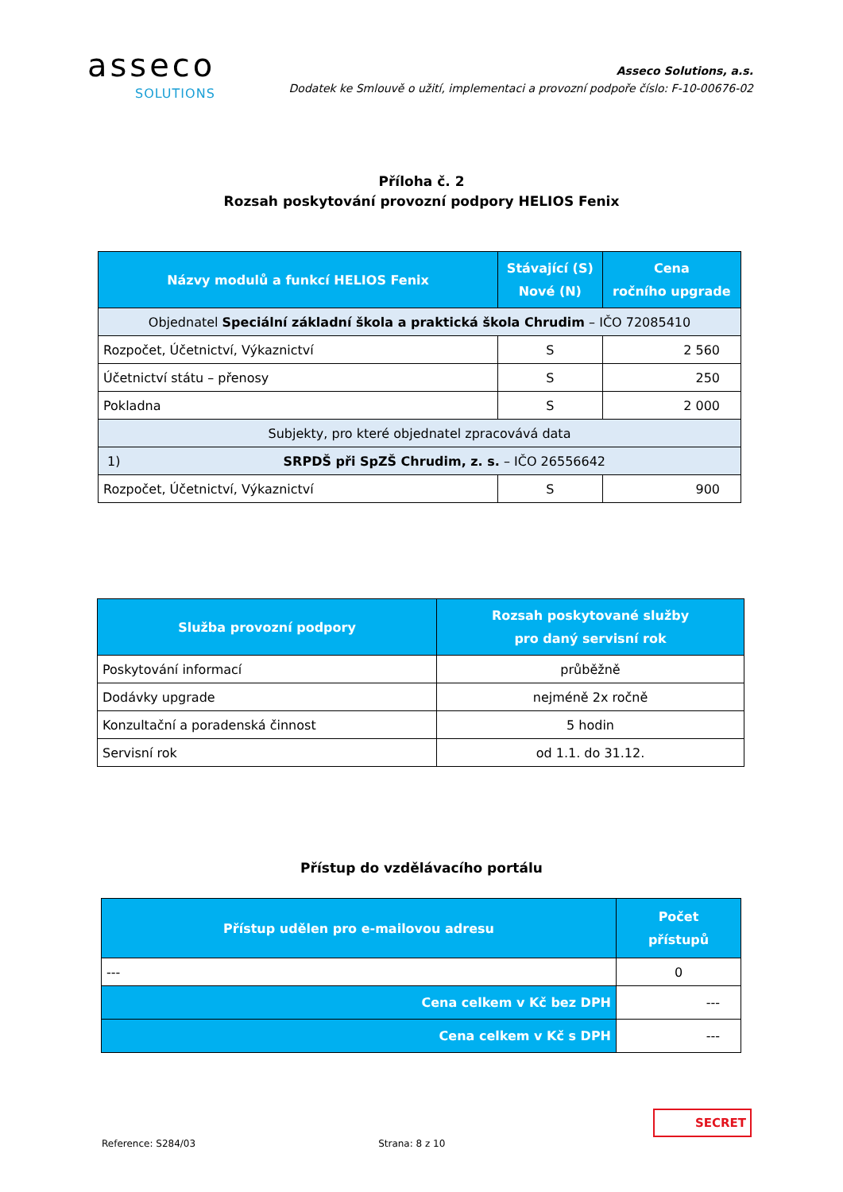asseco
SOLUTIONS
Asseco Solutions, a.s.
Dodatek ke Smlouvě o užití, implementaci a provozní podpoře číslo: F-10-00676-02
Příloha č. 2
Rozsah poskytování provozní podpory HELIOS Fenix
| Názvy modulů a funkcí HELIOS Fenix | Stávající (S) Nové (N) | Cena ročního upgrade |
| --- | --- | --- |
| Objednatel Speciální základní škola a praktická škola Chrudim – IČO 72085410 | | |
| Rozpočet, Účetnictví, Výkaznictví | S | 2 560 |
| Účetnictví státu – přenosy | S | 250 |
| Pokladna | S | 2 000 |
| Subjekty, pro které objednatel zpracovává data | | |
| 1) SRPDŠ při SpZŠ Chrudim, z. s. – IČO 26556642 | | |
| Rozpočet, Účetnictví, Výkaznictví | S | 900 |
| Služba provozní podpory | Rozsah poskytované služby pro daný servisní rok |
| --- | --- |
| Poskytování informací | průběžně |
| Dodávky upgrade | nejméně 2x ročně |
| Konzultační a poradenská činnost | 5 hodin |
| Servisní rok | od 1.1. do 31.12. |
Přístup do vzdělávacího portálu
| Přístup udělen pro e-mailovou adresu | Počet přístupů |
| --- | --- |
| --- | 0 |
| Cena celkem v Kč bez DPH | --- |
| Cena celkem v Kč s DPH | --- |
SECRET
Reference: S284/03 Strana: 8 z 10